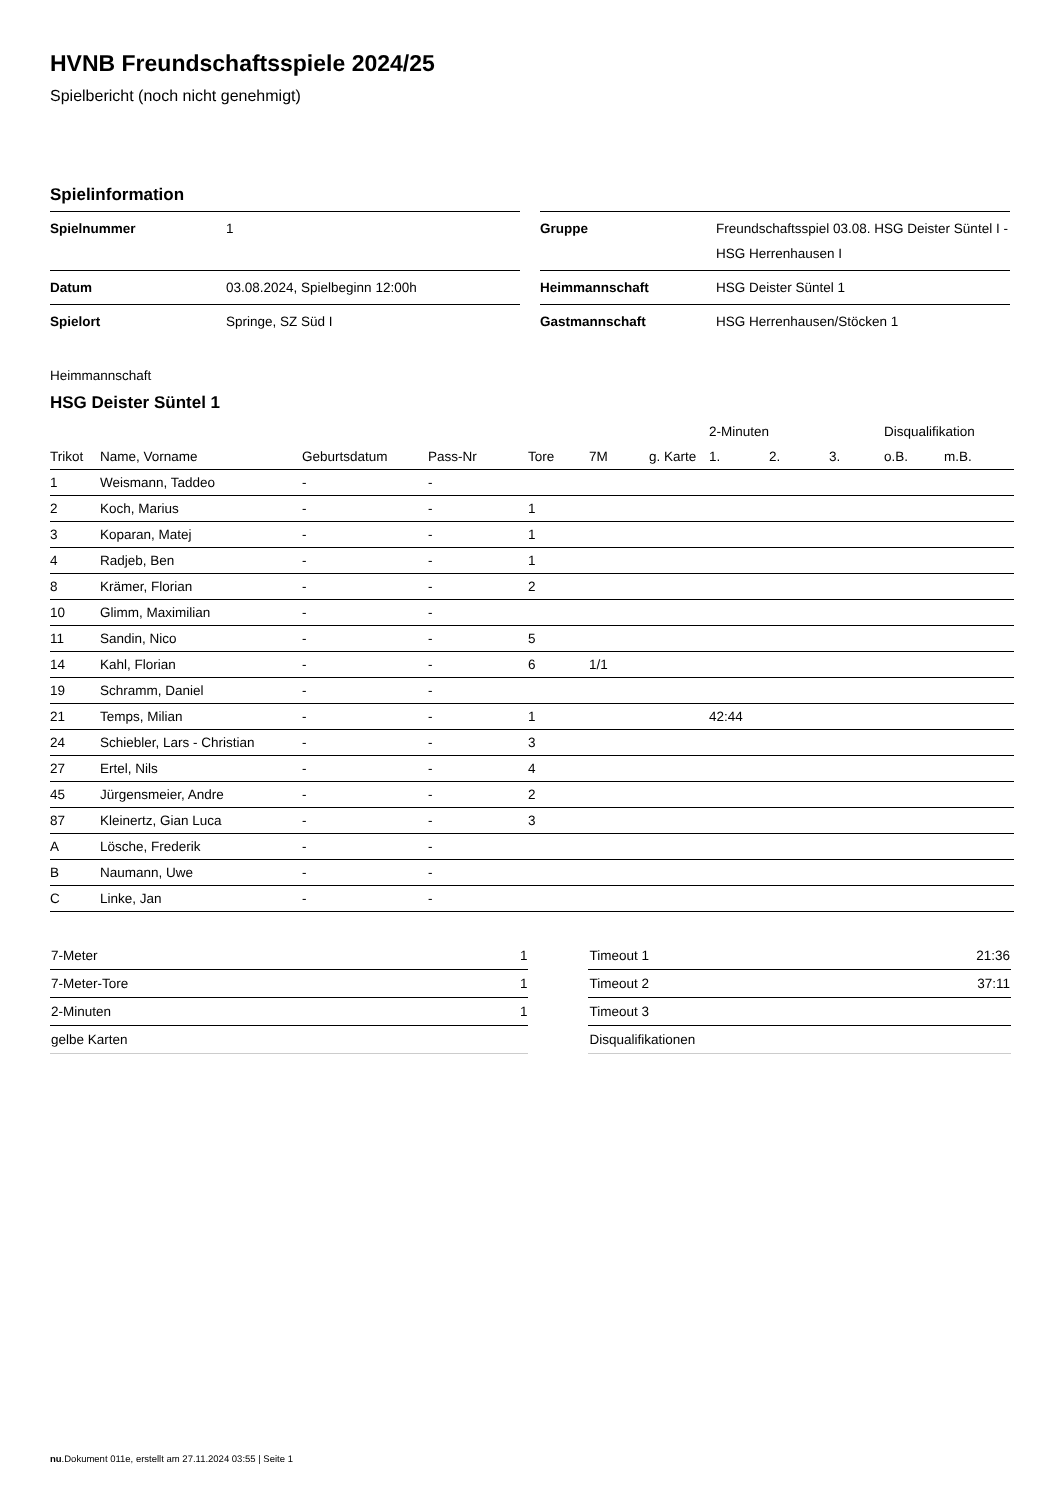HVNB Freundschaftsspiele 2024/25
Spielbericht (noch nicht genehmigt)
Spielinformation
| Spielnummer | 1 |
| Datum | 03.08.2024, Spielbeginn 12:00h |
| Spielort | Springe, SZ Süd I |
| Gruppe | Freundschaftsspiel 03.08. HSG Deister Süntel I - HSG Herrenhausen I |
| Heimmannschaft | HSG Deister Süntel 1 |
| Gastmannschaft | HSG Herrenhausen/Stöcken 1 |
Heimmannschaft
HSG Deister Süntel 1
| | | | | | | | 2-Minuten | | | Disqualifikation | |
| --- | --- | --- | --- | --- | --- | --- | --- | --- | --- | --- | --- |
| Trikot | Name, Vorname | Geburtsdatum | Pass-Nr | Tore | 7M | g. Karte | 1. | 2. | 3. | o.B. | m.B. |
| 1 | Weismann, Taddeo | - | - | | | | | | | | |
| 2 | Koch, Marius | - | - | 1 | | | | | | | |
| 3 | Koparan, Matej | - | - | 1 | | | | | | | |
| 4 | Radjeb, Ben | - | - | 1 | | | | | | | |
| 8 | Krämer, Florian | - | - | 2 | | | | | | | |
| 10 | Glimm, Maximilian | - | - | | | | | | | | |
| 11 | Sandin, Nico | - | - | 5 | | | | | | | |
| 14 | Kahl, Florian | - | - | 6 | 1/1 | | | | | | |
| 19 | Schramm, Daniel | - | - | | | | | | | | |
| 21 | Temps, Milian | - | - | 1 | | | 42:44 | | | | |
| 24 | Schiebler, Lars - Christian | - | - | 3 | | | | | | | |
| 27 | Ertel, Nils | - | - | 4 | | | | | | | |
| 45 | Jürgensmeier, Andre | - | - | 2 | | | | | | | |
| 87 | Kleinertz, Gian Luca | - | - | 3 | | | | | | | |
| A | Lösche, Frederik | - | - | | | | | | | | |
| B | Naumann, Uwe | - | - | | | | | | | | |
| C | Linke, Jan | - | - | | | | | | | | |
| 7-Meter | 1 |
| 7-Meter-Tore | 1 |
| 2-Minuten | 1 |
| gelbe Karten | |
| Timeout 1 | 21:36 |
| Timeout 2 | 37:11 |
| Timeout 3 | |
| Disqualifikationen | |
nu.Dokument 011e, erstellt am 27.11.2024 03:55 | Seite 1